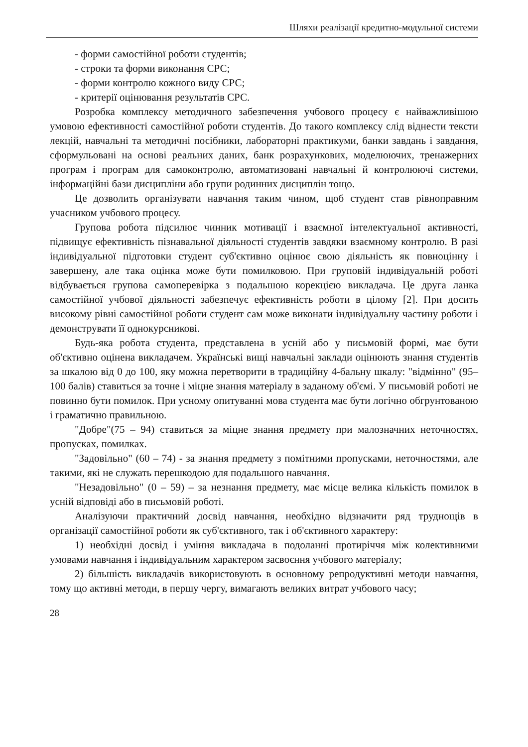Шляхи реалізації кредитно-модульної системи
- форми самостійної роботи студентів;
- строки та форми виконання СРС;
- форми контролю кожного виду СРС;
- критерії оцінювання результатів СРС.
Розробка комплексу методичного забезпечення учбового процесу є найважливішою умовою ефективності самостійної роботи студентів. До такого комплексу слід віднести тексти лекцій, навчальні та методичні посібники, лабораторні практикуми, банки завдань і завдання, сформульовані на основі реальних даних, банк розрахункових, моделюючих, тренажерних програм і програм для самоконтролю, автоматизовані навчальні й контролюючі системи, інформаційні бази дисципліни або групи родинних дисциплін тощо.
Це дозволить організувати навчання таким чином, щоб студент став рівноправним учасником учбового процесу.
Групова робота підсилює чинник мотивації і взаємної інтелектуальної активності, підвищує ефективність пізнавальної діяльності студентів завдяки взаємному контролю. В разі індивідуальної підготовки студент суб'єктивно оцінює свою діяльність як повноцінну і завершену, але така оцінка може бути помилковою. При груповій індивідуальній роботі відбувається групова самоперевірка з подальшою корекцією викладача. Це друга ланка самостійної учбової діяльності забезпечує ефективність роботи в цілому [2]. При досить високому рівні самостійної роботи студент сам може виконати індивідуальну частину роботи і демонструвати її однокурсникові.
Будь-яка робота студента, представлена в усній або у письмовій формі, має бути об'єктивно оцінена викладачем. Українські вищі навчальні заклади оцінюють знання студентів за шкалою від 0 до 100, яку можна перетворити в традиційну 4-бальну шкалу: "відмінно" (95–100 балів) ставиться за точне і міцне знання матеріалу в заданому об'ємі. У письмовій роботі не повинно бути помилок. При усному опитуванні мова студента має бути логічно обгрунтованою і граматично правильною.
"Добре"(75 – 94) ставиться за міцне знання предмету при малозначних неточностях, пропусках, помилках.
"Задовільно" (60 – 74) - за знання предмету з помітними пропусками, неточностями, але такими, які не служать перешкодою для подальшого навчання.
"Незадовільно" (0 – 59) – за незнання предмету, має місце велика кількість помилок в усній відповіді або в письмовій роботі.
Аналізуючи практичний досвід навчання, необхідно відзначити ряд труднощів в організації самостійної роботи як суб'єктивного, так і об'єктивного характеру:
1) необхідні досвід і уміння викладача в подоланні протиріччя між колективними умовами навчання і індивідуальним характером засвоєння учбового матеріалу;
2) більшість викладачів використовують в основному репродуктивні методи навчання, тому що активні методи, в першу чергу, вимагають великих витрат учбового часу;
28